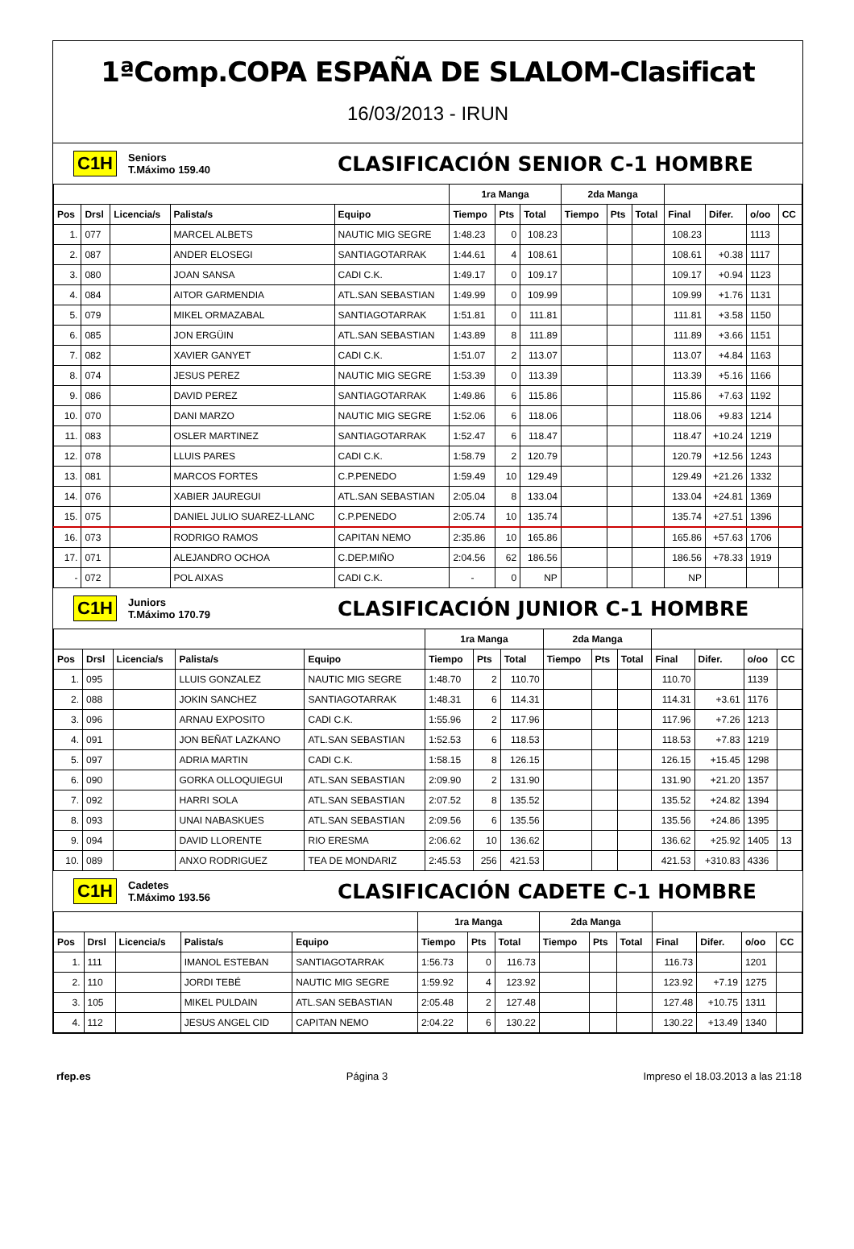1ªComp.COPA ESPAÑA DE SLALOM-Clasificat
16/03/2013 - IRUN
C1H Seniors
T.Máximo 159.40 CLASIFICACIÓN SENIOR C-1 HOMBRE
| | | | | | 1ra Manga | | | 2da Manga | | | | | | |
| --- | --- | --- | --- | --- | --- | --- | --- | --- | --- | --- | --- | --- | --- | --- |
| Pos | Drsl | Licencia/s | Palista/s | Equipo | Tiempo | Pts | Total | Tiempo | Pts | Total | Final | Difer. | o/oo | CC |
| 1. | 077 | | MARCEL ALBETS | NAUTIC MIG SEGRE | 1:48.23 | 0 | 108.23 | | | | 108.23 | | 1113 | |
| 2. | 087 | | ANDER ELOSEGI | SANTIAGOTARRAK | 1:44.61 | 4 | 108.61 | | | | 108.61 | +0.38 | 1117 | |
| 3. | 080 | | JOAN SANSA | CADI C.K. | 1:49.17 | 0 | 109.17 | | | | 109.17 | +0.94 | 1123 | |
| 4. | 084 | | AITOR GARMENDIA | ATL.SAN SEBASTIAN | 1:49.99 | 0 | 109.99 | | | | 109.99 | +1.76 | 1131 | |
| 5. | 079 | | MIKEL ORMAZABAL | SANTIAGOTARRAK | 1:51.81 | 0 | 111.81 | | | | 111.81 | +3.58 | 1150 | |
| 6. | 085 | | JON ERGÜIN | ATL.SAN SEBASTIAN | 1:43.89 | 8 | 111.89 | | | | 111.89 | +3.66 | 1151 | |
| 7. | 082 | | XAVIER GANYET | CADI C.K. | 1:51.07 | 2 | 113.07 | | | | 113.07 | +4.84 | 1163 | |
| 8. | 074 | | JESUS PEREZ | NAUTIC MIG SEGRE | 1:53.39 | 0 | 113.39 | | | | 113.39 | +5.16 | 1166 | |
| 9. | 086 | | DAVID PEREZ | SANTIAGOTARRAK | 1:49.86 | 6 | 115.86 | | | | 115.86 | +7.63 | 1192 | |
| 10. | 070 | | DANI MARZO | NAUTIC MIG SEGRE | 1:52.06 | 6 | 118.06 | | | | 118.06 | +9.83 | 1214 | |
| 11. | 083 | | OSLER MARTINEZ | SANTIAGOTARRAK | 1:52.47 | 6 | 118.47 | | | | 118.47 | +10.24 | 1219 | |
| 12. | 078 | | LLUIS PARES | CADI C.K. | 1:58.79 | 2 | 120.79 | | | | 120.79 | +12.56 | 1243 | |
| 13. | 081 | | MARCOS FORTES | C.P.PENEDO | 1:59.49 | 10 | 129.49 | | | | 129.49 | +21.26 | 1332 | |
| 14. | 076 | | XABIER JAUREGUI | ATL.SAN SEBASTIAN | 2:05.04 | 8 | 133.04 | | | | 133.04 | +24.81 | 1369 | |
| 15. | 075 | | DANIEL JULIO SUAREZ-LLANC | C.P.PENEDO | 2:05.74 | 10 | 135.74 | | | | 135.74 | +27.51 | 1396 | |
| 16. | 073 | | RODRIGO RAMOS | CAPITAN NEMO | 2:35.86 | 10 | 165.86 | | | | 165.86 | +57.63 | 1706 | |
| 17. | 071 | | ALEJANDRO OCHOA | C.DEP.MIÑO | 2:04.56 | 62 | 186.56 | | | | 186.56 | +78.33 | 1919 | |
| - | 072 | | POL AIXAS | CADI C.K. | - | 0 | NP | | | | NP | | | |
C1H Juniors
T.Máximo 170.79 CLASIFICACIÓN JUNIOR C-1 HOMBRE
| | | | | | 1ra Manga | | | 2da Manga | | | | | | |
| --- | --- | --- | --- | --- | --- | --- | --- | --- | --- | --- | --- | --- | --- | --- |
| Pos | Drsl | Licencia/s | Palista/s | Equipo | Tiempo | Pts | Total | Tiempo | Pts | Total | Final | Difer. | o/oo | CC |
| 1. | 095 | | LLUIS GONZALEZ | NAUTIC MIG SEGRE | 1:48.70 | 2 | 110.70 | | | | 110.70 | | 1139 | |
| 2. | 088 | | JOKIN SANCHEZ | SANTIAGOTARRAK | 1:48.31 | 6 | 114.31 | | | | 114.31 | +3.61 | 1176 | |
| 3. | 096 | | ARNAU EXPOSITO | CADI C.K. | 1:55.96 | 2 | 117.96 | | | | 117.96 | +7.26 | 1213 | |
| 4. | 091 | | JON BEÑAT LAZKANO | ATL.SAN SEBASTIAN | 1:52.53 | 6 | 118.53 | | | | 118.53 | +7.83 | 1219 | |
| 5. | 097 | | ADRIA MARTIN | CADI C.K. | 1:58.15 | 8 | 126.15 | | | | 126.15 | +15.45 | 1298 | |
| 6. | 090 | | GORKA OLLOQUIEGUI | ATL.SAN SEBASTIAN | 2:09.90 | 2 | 131.90 | | | | 131.90 | +21.20 | 1357 | |
| 7. | 092 | | HARRI SOLA | ATL.SAN SEBASTIAN | 2:07.52 | 8 | 135.52 | | | | 135.52 | +24.82 | 1394 | |
| 8. | 093 | | UNAI NABASKUES | ATL.SAN SEBASTIAN | 2:09.56 | 6 | 135.56 | | | | 135.56 | +24.86 | 1395 | |
| 9. | 094 | | DAVID LLORENTE | RIO ERESMA | 2:06.62 | 10 | 136.62 | | | | 136.62 | +25.92 | 1405 | 13 |
| 10. | 089 | | ANXO RODRIGUEZ | TEA DE MONDARIZ | 2:45.53 | 256 | 421.53 | | | | 421.53 | +310.83 | 4336 | |
C1H Cadetes
T.Máximo 193.56 CLASIFICACIÓN CADETE C-1 HOMBRE
| | | | | | 1ra Manga | | | 2da Manga | | | | | | |
| --- | --- | --- | --- | --- | --- | --- | --- | --- | --- | --- | --- | --- | --- | --- |
| Pos | Drsl | Licencia/s | Palista/s | Equipo | Tiempo | Pts | Total | Tiempo | Pts | Total | Final | Difer. | o/oo | CC |
| 1. | 111 | | IMANOL ESTEBAN | SANTIAGOTARRAK | 1:56.73 | 0 | 116.73 | | | | 116.73 | | 1201 | |
| 2. | 110 | | JORDI TEBÉ | NAUTIC MIG SEGRE | 1:59.92 | 4 | 123.92 | | | | 123.92 | +7.19 | 1275 | |
| 3. | 105 | | MIKEL PULDAIN | ATL.SAN SEBASTIAN | 2:05.48 | 2 | 127.48 | | | | 127.48 | +10.75 | 1311 | |
| 4. | 112 | | JESUS ANGEL CID | CAPITAN NEMO | 2:04.22 | 6 | 130.22 | | | | 130.22 | +13.49 | 1340 | |
rfep.es Página 3 Impreso el 18.03.2013 a las 21:18